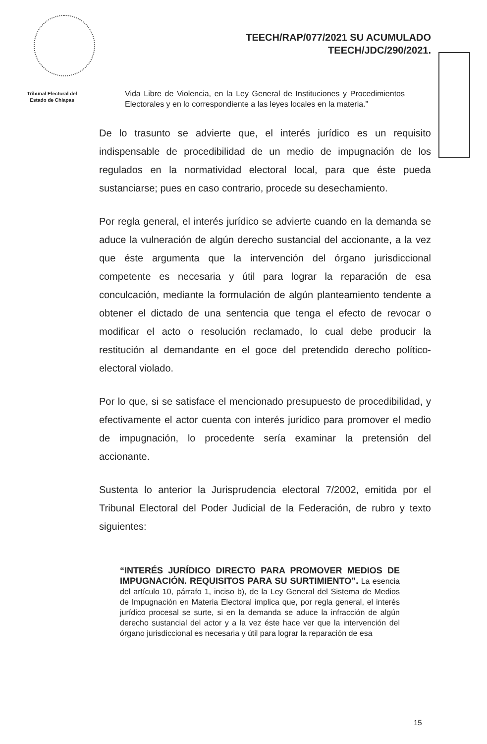TEECH/RAP/077/2021 SU ACUMULADO
TEECH/JDC/290/2021.
Tribunal Electoral del
Estado de Chiapas
Vida Libre de Violencia, en la Ley General de Instituciones y Procedimientos Electorales y en lo correspondiente a las leyes locales en la materia.”
De lo trasunto se advierte que, el interés jurídico es un requisito indispensable de procedibilidad de un medio de impugnación de los regulados en la normatividad electoral local, para que éste pueda sustanciarse; pues en caso contrario, procede su desechamiento.
Por regla general, el interés jurídico se advierte cuando en la demanda se aduce la vulneración de algún derecho sustancial del accionante, a la vez que éste argumenta que la intervención del órgano jurisdiccional competente es necesaria y útil para lograr la reparación de esa conculcación, mediante la formulación de algún planteamiento tendente a obtener el dictado de una sentencia que tenga el efecto de revocar o modificar el acto o resolución reclamado, lo cual debe producir la restitución al demandante en el goce del pretendido derecho político-electoral violado.
Por lo que, si se satisface el mencionado presupuesto de procedibilidad, y efectivamente el actor cuenta con interés jurídico para promover el medio de impugnación, lo procedente sería examinar la pretensión del accionante.
Sustenta lo anterior la Jurisprudencia electoral 7/2002, emitida por el Tribunal Electoral del Poder Judicial de la Federación, de rubro y texto siguientes:
“INTERÉS JURÍDICO DIRECTO PARA PROMOVER MEDIOS DE IMPUGNACIÓN. REQUISITOS PARA SU SURTIMIENTO”. La esencia del artículo 10, párrafo 1, inciso b), de la Ley General del Sistema de Medios de Impugnación en Materia Electoral implica que, por regla general, el interés jurídico procesal se surte, si en la demanda se aduce la infracción de algún derecho sustancial del actor y a la vez éste hace ver que la intervención del órgano jurisdiccional es necesaria y útil para lograr la reparación de esa
15